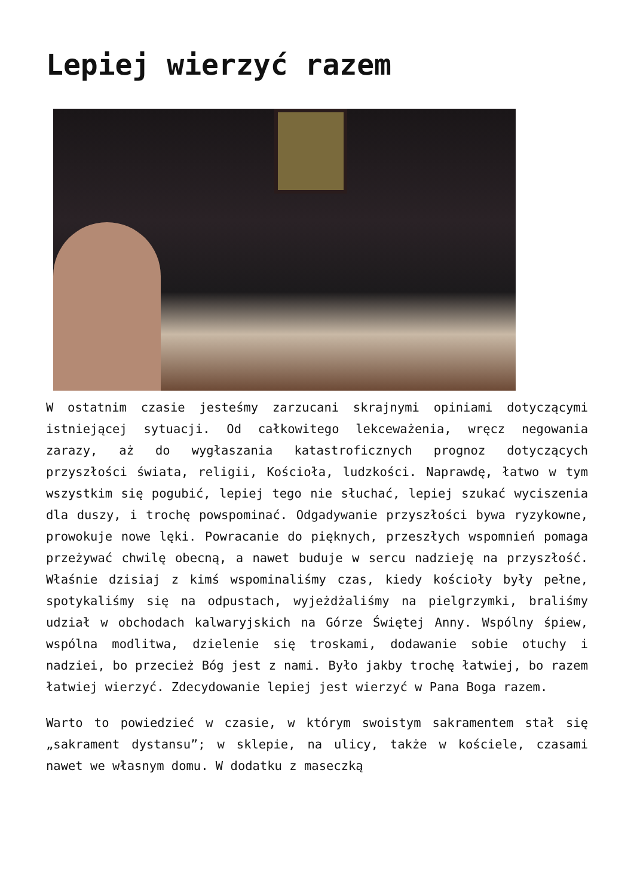Lepiej wierzyć razem
W ostatnim czasie jesteśmy zarzucani skrajnymi opiniami dotyczącymi istniejącej sytuacji. Od całkowitego lekceważenia, wręcz negowania zarazy, aż do wygłaszania katastroficznych prognoz dotyczących przyszłości świata, religii, Kościoła, ludzkości. Naprawdę, łatwo w tym wszystkim się pogubić, lepiej tego nie słuchać, lepiej szukać wyciszenia dla duszy, i trochę powspominać. Odgadywanie przyszłości bywa ryzykowne, prowokuje nowe lęki. Powracanie do pięknych, przeszłych wspomnień pomaga przeżywać chwilę obecną, a nawet buduje w sercu nadzieję na przyszłość. Właśnie dzisiaj z kimś wspominaliśmy czas, kiedy kościoły były pełne, spotykaliśmy się na odpustach, wyjeżdżaliśmy na pielgrzymki, braliśmy udział w obchodach kalwaryjskich na Górze Świętej Anny. Wspólny śpiew, wspólna modlitwa, dzielenie się troskami, dodawanie sobie otuchy i nadziei, bo przecież Bóg jest z nami. Było jakby trochę łatwiej, bo razem łatwiej wierzyć. Zdecydowanie lepiej jest wierzyć w Pana Boga razem.
Warto to powiedzieć w czasie, w którym swoistym sakramentem stał się „sakrament dystansu”; w sklepie, na ulicy, także w kościele, czasami nawet we własnym domu. W dodatku z maseczką